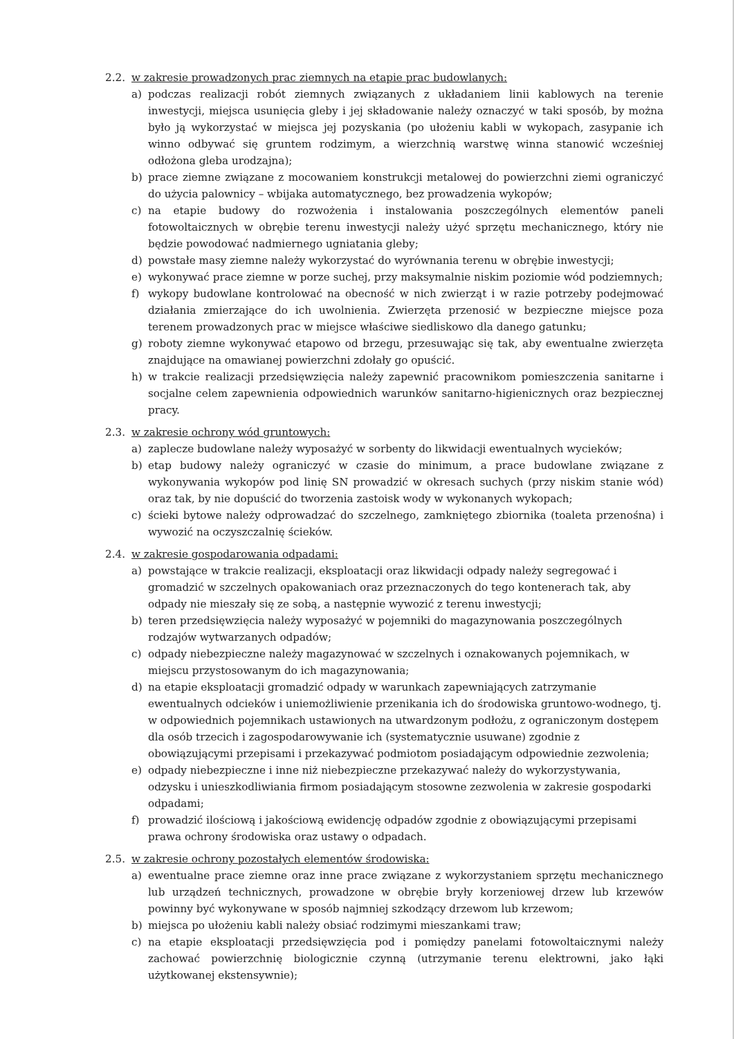2.2. w zakresie prowadzonych prac ziemnych na etapie prac budowlanych:
a) podczas realizacji robót ziemnych związanych z układaniem linii kablowych na terenie inwestycji, miejsca usunięcia gleby i jej składowanie należy oznaczyć w taki sposób, by można było ją wykorzystać w miejsca jej pozyskania (po ułożeniu kabli w wykopach, zasypanie ich winno odbywać się gruntem rodzimym, a wierzchnią warstwę winna stanowić wcześniej odłożona gleba urodzajna);
b) prace ziemne związane z mocowaniem konstrukcji metalowej do powierzchni ziemi ograniczyć do użycia palownicy – wbijaka automatycznego, bez prowadzenia wykopów;
c) na etapie budowy do rozwożenia i instalowania poszczególnych elementów paneli fotowoltaicznych w obrębie terenu inwestycji należy użyć sprzętu mechanicznego, który nie będzie powodować nadmiernego ugniatania gleby;
d) powstałe masy ziemne należy wykorzystać do wyrównania terenu w obrębie inwestycji;
e) wykonywać prace ziemne w porze suchej, przy maksymalnie niskim poziomie wód podziemnych;
f) wykopy budowlane kontrolować na obecność w nich zwierząt i w razie potrzeby podejmować działania zmierzające do ich uwolnienia. Zwierzęta przenosić w bezpieczne miejsce poza terenem prowadzonych prac w miejsce właściwe siedliskowo dla danego gatunku;
g) roboty ziemne wykonywać etapowo od brzegu, przesuwając się tak, aby ewentualne zwierzęta znajdujące na omawianej powierzchni zdołały go opuścić.
h) w trakcie realizacji przedsięwzięcia należy zapewnić pracownikom pomieszczenia sanitarne i socjalne celem zapewnienia odpowiednich warunków sanitarno-higienicznych oraz bezpiecznej pracy.
2.3. w zakresie ochrony wód gruntowych:
a) zaplecze budowlane należy wyposażyć w sorbenty do likwidacji ewentualnych wycieków;
b) etap budowy należy ograniczyć w czasie do minimum, a prace budowlane związane z wykonywania wykopów pod linię SN prowadzić w okresach suchych (przy niskim stanie wód) oraz tak, by nie dopuścić do tworzenia zastoisk wody w wykonanych wykopach;
c) ścieki bytowe należy odprowadzać do szczelnego, zamkniętego zbiornika (toaleta przenośna) i wywozić na oczyszczalnię ścieków.
2.4. w zakresie gospodarowania odpadami:
a) powstające w trakcie realizacji, eksploatacji oraz likwidacji odpady należy segregować i gromadzić w szczelnych opakowaniach oraz przeznaczonych do tego kontenerach tak, aby odpady nie mieszały się ze sobą, a następnie wywozić z terenu inwestycji;
b) teren przedsięwzięcia należy wyposażyć w pojemniki do magazynowania poszczególnych rodzajów wytwarzanych odpadów;
c) odpady niebezpieczne należy magazynować w szczelnych i oznakowanych pojemnikach, w miejscu przystosowanym do ich magazynowania;
d) na etapie eksploatacji gromadzić odpady w warunkach zapewniających zatrzymanie ewentualnych odcieków i uniemożliwienie przenikania ich do środowiska gruntowo-wodnego, tj. w odpowiednich pojemnikach ustawionych na utwardzonym podłożu, z ograniczonym dostępem dla osób trzecich i zagospodarowywanie ich (systematycznie usuwane) zgodnie z obowiązującymi przepisami i przekazywać podmiotom posiadającym odpowiednie zezwolenia;
e) odpady niebezpieczne i inne niż niebezpieczne przekazywać należy do wykorzystywania, odzysku i unieszkodliwiania firmom posiadającym stosowne zezwolenia w zakresie gospodarki odpadami;
f) prowadzić ilościową i jakościową ewidencję odpadów zgodnie z obowiązującymi przepisami prawa ochrony środowiska oraz ustawy o odpadach.
2.5. w zakresie ochrony pozostałych elementów środowiska:
a) ewentualne prace ziemne oraz inne prace związane z wykorzystaniem sprzętu mechanicznego lub urządzeń technicznych, prowadzone w obrębie bryły korzeniowej drzew lub krzewów powinny być wykonywane w sposób najmniej szkodzący drzewom lub krzewom;
b) miejsca po ułożeniu kabli należy obsiać rodzimymi mieszankami traw;
c) na etapie eksploatacji przedsięwzięcia pod i pomiędzy panelami fotowoltaicznymi należy zachować powierzchnię biologicznie czynną (utrzymanie terenu elektrowni, jako łąki użytkowanej ekstensywnie);